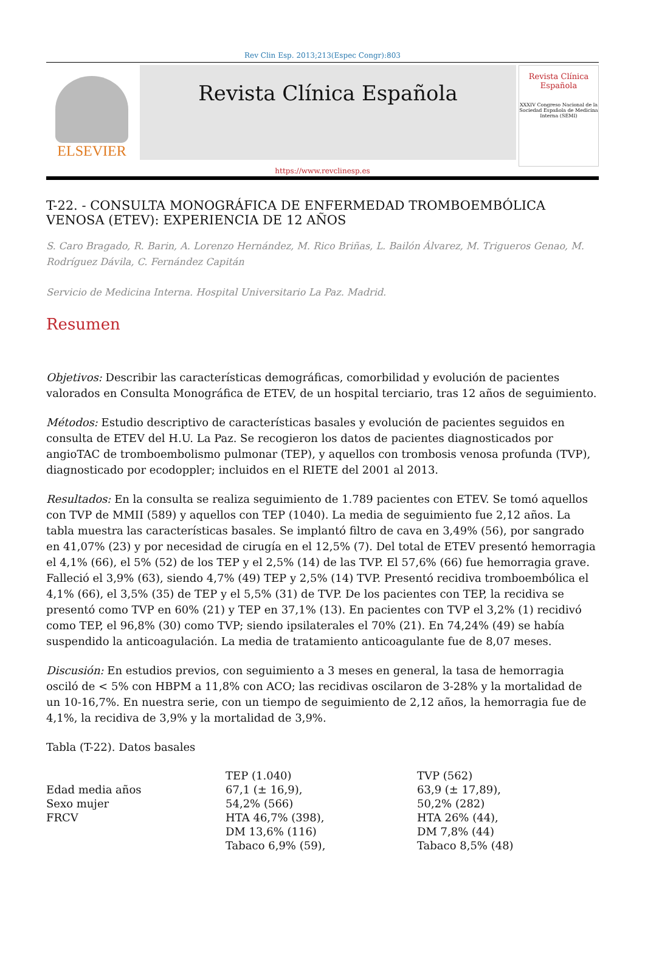Rev Clin Esp. 2013;213(Espec Congr):803
ELSEVIER
Revista Clínica Española
Revista Clínica Española
XXXIV Congreso Nacional de la Sociedad Española de Medicina Interna (SEMI)
https://www.revclinesp.es
T-22. - CONSULTA MONOGRÁFICA DE ENFERMEDAD TROMBOEMBÓLICA VENOSA (ETEV): EXPERIENCIA DE 12 AÑOS
S. Caro Bragado, R. Barin, A. Lorenzo Hernández, M. Rico Briñas, L. Bailón Álvarez, M. Trigueros Genao, M. Rodríguez Dávila, C. Fernández Capitán
Servicio de Medicina Interna. Hospital Universitario La Paz. Madrid.
Resumen
Objetivos: Describir las características demográficas, comorbilidad y evolución de pacientes valorados en Consulta Monográfica de ETEV, de un hospital terciario, tras 12 años de seguimiento.
Métodos: Estudio descriptivo de características basales y evolución de pacientes seguidos en consulta de ETEV del H.U. La Paz. Se recogieron los datos de pacientes diagnosticados por angioTAC de tromboembolismo pulmonar (TEP), y aquellos con trombosis venosa profunda (TVP), diagnosticado por ecodoppler; incluidos en el RIETE del 2001 al 2013.
Resultados: En la consulta se realiza seguimiento de 1.789 pacientes con ETEV. Se tomó aquellos con TVP de MMII (589) y aquellos con TEP (1040). La media de seguimiento fue 2,12 años. La tabla muestra las características basales. Se implantó filtro de cava en 3,49% (56), por sangrado en 41,07% (23) y por necesidad de cirugía en el 12,5% (7). Del total de ETEV presentó hemorragia el 4,1% (66), el 5% (52) de los TEP y el 2,5% (14) de las TVP. El 57,6% (66) fue hemorragia grave. Falleció el 3,9% (63), siendo 4,7% (49) TEP y 2,5% (14) TVP. Presentó recidiva tromboembólica el 4,1% (66), el 3,5% (35) de TEP y el 5,5% (31) de TVP. De los pacientes con TEP, la recidiva se presentó como TVP en 60% (21) y TEP en 37,1% (13). En pacientes con TVP el 3,2% (1) recidivó como TEP, el 96,8% (30) como TVP; siendo ipsilaterales el 70% (21). En 74,24% (49) se había suspendido la anticoagulación. La media de tratamiento anticoagulante fue de 8,07 meses.
Discusión: En estudios previos, con seguimiento a 3 meses en general, la tasa de hemorragia osciló de < 5% con HBPM a 11,8% con ACO; las recidivas oscilaron de 3-28% y la mortalidad de un 10-16,7%. En nuestra serie, con un tiempo de seguimiento de 2,12 años, la hemorragia fue de 4,1%, la recidiva de 3,9% y la mortalidad de 3,9%.
Tabla (T-22). Datos basales
| | TEP (1.040) | TVP (562) |
| Edad media años | 67,1 (± 16,9), | 63,9 (± 17,89), |
| Sexo mujer | 54,2% (566) | 50,2% (282) |
| FRCV | HTA 46,7% (398), DM 13,6% (116) Tabaco 6,9% (59), | HTA 26% (44), DM 7,8% (44) Tabaco 8,5% (48) |